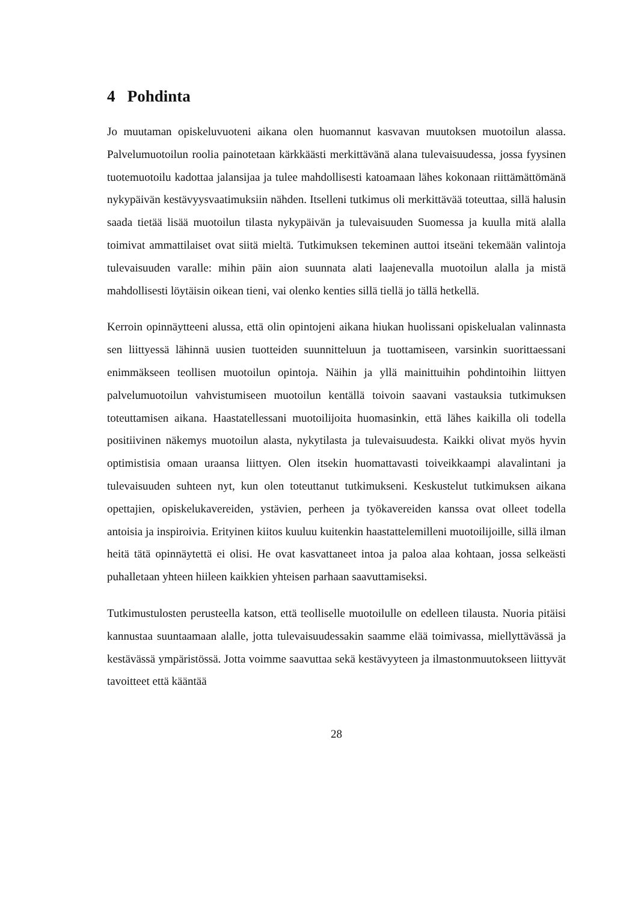4 Pohdinta
Jo muutaman opiskeluvuoteni aikana olen huomannut kasvavan muutoksen muotoilun alassa. Palvelumuotoilun roolia painotetaan kärkkäästi merkittävänä alana tulevaisuudessa, jossa fyysinen tuotemuotoilu kadottaa jalansijaa ja tulee mahdollisesti katoamaan lähes kokonaan riittämättömänä nykypäivän kestävyysvaatimuksiin nähden. Itselleni tutkimus oli merkittävää toteuttaa, sillä halusin saada tietää lisää muotoilun tilasta nykypäivän ja tulevaisuuden Suomessa ja kuulla mitä alalla toimivat ammattilaiset ovat siitä mieltä. Tutkimuksen tekeminen auttoi itseäni tekemään valintoja tulevaisuuden varalle: mihin päin aion suunnata alati laajenevalla muotoilun alalla ja mistä mahdollisesti löytäisin oikean tieni, vai olenko kenties sillä tiellä jo tällä hetkellä.
Kerroin opinnäytteeni alussa, että olin opintojeni aikana hiukan huolissani opiskelualan valinnasta sen liittyessä lähinnä uusien tuotteiden suunnitteluun ja tuottamiseen, varsinkin suorittaessani enimmäkseen teollisen muotoilun opintoja. Näihin ja yllä mainittuihin pohdintoihin liittyen palvelumuotoilun vahvistumiseen muotoilun kentällä toivoin saavani vastauksia tutkimuksen toteuttamisen aikana. Haastatellessani muotoilijoita huomasinkin, että lähes kaikilla oli todella positiivinen näkemys muotoilun alasta, nykytilasta ja tulevaisuudesta. Kaikki olivat myös hyvin optimistisia omaan uraansa liittyen. Olen itsekin huomattavasti toiveikkaampi alavalintani ja tulevaisuuden suhteen nyt, kun olen toteuttanut tutkimukseni. Keskustelut tutkimuksen aikana opettajien, opiskelukavereiden, ystävien, perheen ja työkavereiden kanssa ovat olleet todella antoisia ja inspiroivia. Erityinen kiitos kuuluu kuitenkin haastattelemilleni muotoilijoille, sillä ilman heitä tätä opinnäytettä ei olisi. He ovat kasvattaneet intoa ja paloa alaa kohtaan, jossa selkeästi puhalletaan yhteen hiileen kaikkien yhteisen parhaan saavuttamiseksi.
Tutkimustulosten perusteella katson, että teolliselle muotoilulle on edelleen tilausta. Nuoria pitäisi kannustaa suuntaamaan alalle, jotta tulevaisuudessakin saamme elää toimivassa, miellyttävässä ja kestävässä ympäristössä. Jotta voimme saavuttaa sekä kestävyyteen ja ilmastonmuutokseen liittyvät tavoitteet että kääntää
28